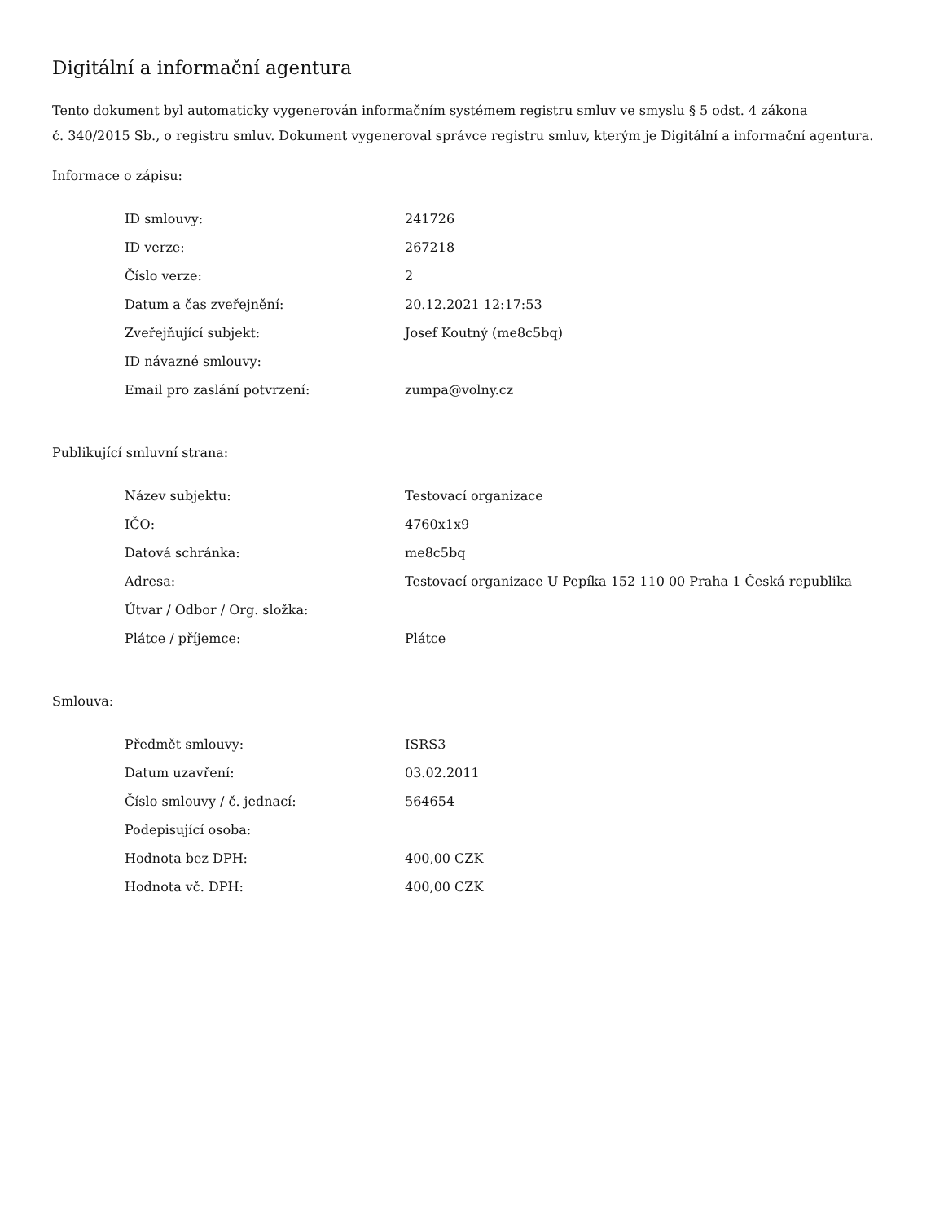Digitální a informační agentura
Tento dokument byl automaticky vygenerován informačním systémem registru smluv ve smyslu § 5 odst. 4 zákona
č. 340/2015 Sb., o registru smluv. Dokument vygeneroval správce registru smluv, kterým je Digitální a informační agentura.
Informace o zápisu:
| ID smlouvy: | 241726 |
| ID verze: | 267218 |
| Číslo verze: | 2 |
| Datum a čas zveřejnění: | 20.12.2021 12:17:53 |
| Zveřejňující subjekt: | Josef Koutný (me8c5bq) |
| ID návazné smlouvy: | |
| Email pro zaslání potvrzení: | zumpa@volny.cz |
Publikující smluvní strana:
| Název subjektu: | Testovací organizace |
| IČO: | 4760x1x9 |
| Datová schránka: | me8c5bq |
| Adresa: | Testovací organizace U Pepíka 152 110 00 Praha 1 Česká republika |
| Útvar / Odbor / Org. složka: | |
| Plátce / příjemce: | Plátce |
Smlouva:
| Předmět smlouvy: | ISRS3 |
| Datum uzavření: | 03.02.2011 |
| Číslo smlouvy / č. jednací: | 564654 |
| Podepisující osoba: | |
| Hodnota bez DPH: | 400,00 CZK |
| Hodnota vč. DPH: | 400,00 CZK |